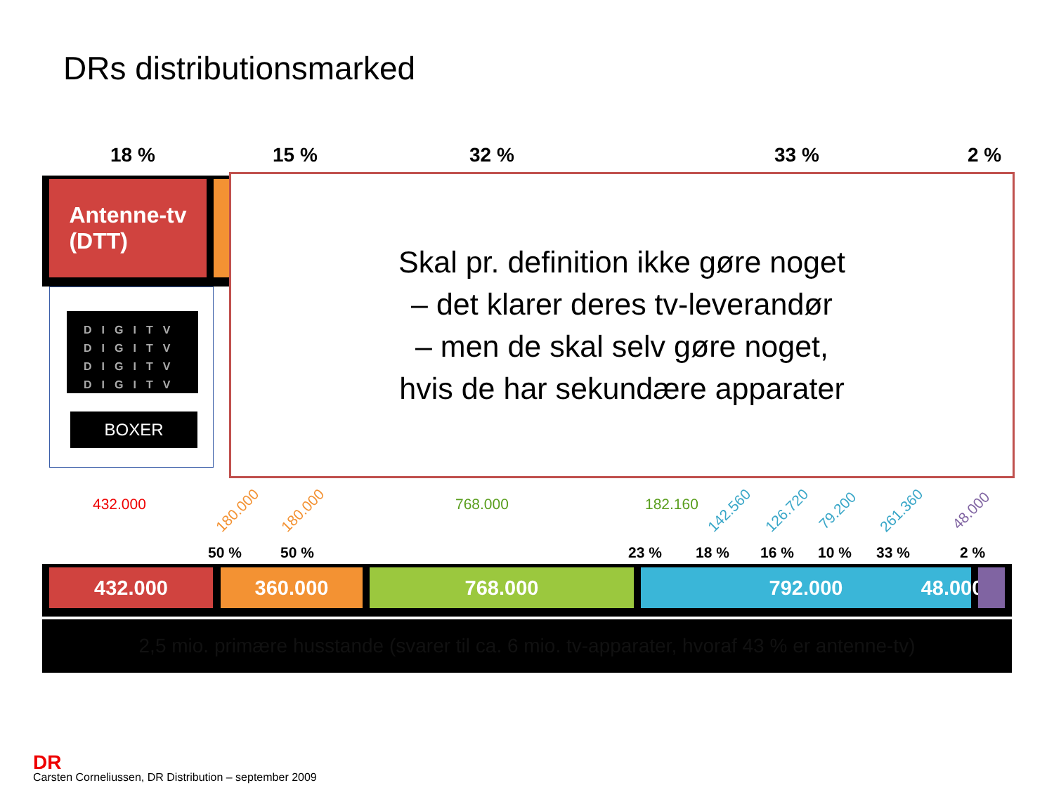DRs distributionsmarked
18 % 15 % 32 % 33 % 2 %
Antenne-tv
(DTT)
DIGITV
DIGITV
DIGITV
DIGITV
BOXER
Skal pr. definition ikke gøre noget
– det klarer deres tv-leverandør
– men de skal selv gøre noget,
hvis de har sekundære apparater
432.000 180.000 180.000 768.000 182.160 142.560 126.720 79.200 261.360 48.000
50 % 50 % 23 % 18 % 16 % 10 % 33 % 2 %
432.000 360.000 768.000 792.000 48.000
2,5 mio. primære husstande (svarer til ca. 6 mio. tv-apparater, hvoraf 43 % er antenne-tv)
DR
Carsten Corneliussen, DR Distribution – september 2009